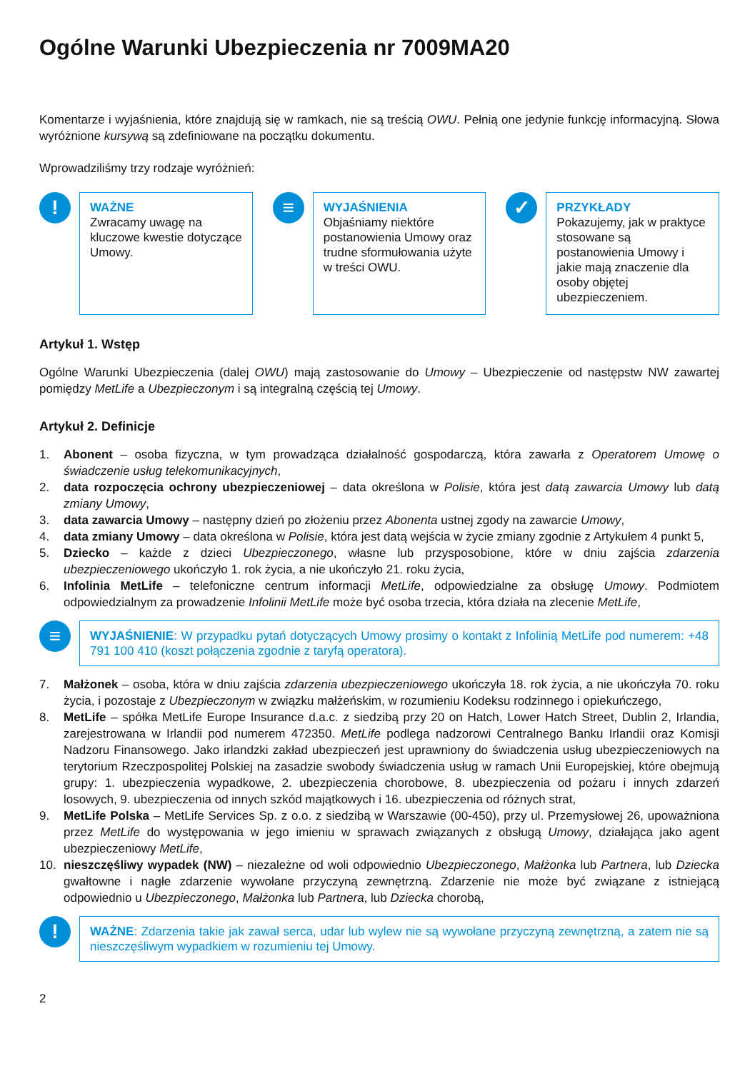Ogólne Warunki Ubezpieczenia nr 7009MA20
Komentarze i wyjaśnienia, które znajdują się w ramkach, nie są treścią OWU. Pełnią one jedynie funkcję informacyjną. Słowa wyróżnione kursywą są zdefiniowane na początku dokumentu.
Wprowadziliśmy trzy rodzaje wyróżnień:
!
WAŻNE
Zwracamy uwagę na kluczowe kwestie dotyczące Umowy.
≡
WYJAŚNIENIA
Objaśniamy niektóre postanowienia Umowy oraz trudne sformułowania użyte w treści OWU.
✓
PRZYKŁADY
Pokazujemy, jak w praktyce stosowane są postanowienia Umowy i jakie mają znaczenie dla osoby objętej ubezpieczeniem.
Artykuł 1. Wstęp
Ogólne Warunki Ubezpieczenia (dalej OWU) mają zastosowanie do Umowy – Ubezpieczenie od następstw NW zawartej pomiędzy MetLife a Ubezpieczonym i są integralną częścią tej Umowy.
Artykuł 2. Definicje
1. Abonent – osoba fizyczna, w tym prowadząca działalność gospodarczą, która zawarła z Operatorem Umowę o świadczenie usług telekomunikacyjnych,
2. data rozpoczęcia ochrony ubezpieczeniowej – data określona w Polisie, która jest datą zawarcia Umowy lub datą zmiany Umowy,
3. data zawarcia Umowy – następny dzień po złożeniu przez Abonenta ustnej zgody na zawarcie Umowy,
4. data zmiany Umowy – data określona w Polisie, która jest datą wejścia w życie zmiany zgodnie z Artykułem 4 punkt 5,
5. Dziecko – każde z dzieci Ubezpieczonego, własne lub przysposobione, które w dniu zajścia zdarzenia ubezpieczeniowego ukończyło 1. rok życia, a nie ukończyło 21. roku życia,
6. Infolinia MetLife – telefoniczne centrum informacji MetLife, odpowiedzialne za obsługę Umowy. Podmiotem odpowiedzialnym za prowadzenie Infolinii MetLife może być osoba trzecia, która działa na zlecenie MetLife,
≡
WYJAŚNIENIE: W przypadku pytań dotyczących Umowy prosimy o kontakt z Infolinią MetLife pod numerem: +48 791 100 410 (koszt połączenia zgodnie z taryfą operatora).
7. Małżonek – osoba, która w dniu zajścia zdarzenia ubezpieczeniowego ukończyła 18. rok życia, a nie ukończyła 70. roku życia, i pozostaje z Ubezpieczonym w związku małżeńskim, w rozumieniu Kodeksu rodzinnego i opiekuńczego,
8. MetLife – spółka MetLife Europe Insurance d.a.c. z siedzibą przy 20 on Hatch, Lower Hatch Street, Dublin 2, Irlandia, zarejestrowana w Irlandii pod numerem 472350. MetLife podlega nadzorowi Centralnego Banku Irlandii oraz Komisji Nadzoru Finansowego. Jako irlandzki zakład ubezpieczeń jest uprawniony do świadczenia usług ubezpieczeniowych na terytorium Rzeczpospolitej Polskiej na zasadzie swobody świadczenia usług w ramach Unii Europejskiej, które obejmują grupy: 1. ubezpieczenia wypadkowe, 2. ubezpieczenia chorobowe, 8. ubezpieczenia od pożaru i innych zdarzeń losowych, 9. ubezpieczenia od innych szkód majątkowych i 16. ubezpieczenia od różnych strat,
9. MetLife Polska – MetLife Services Sp. z o.o. z siedzibą w Warszawie (00-450), przy ul. Przemysłowej 26, upoważniona przez MetLife do występowania w jego imieniu w sprawach związanych z obsługą Umowy, działająca jako agent ubezpieczeniowy MetLife,
10. nieszczęśliwy wypadek (NW) – niezależne od woli odpowiednio Ubezpieczonego, Małżonka lub Partnera, lub Dziecka gwałtowne i nagłe zdarzenie wywołane przyczyną zewnętrzną. Zdarzenie nie może być związane z istniejącą odpowiednio u Ubezpieczonego, Małżonka lub Partnera, lub Dziecka chorobą,
!
WAŻNE: Zdarzenia takie jak zawał serca, udar lub wylew nie są wywołane przyczyną zewnętrzną, a zatem nie są nieszczęśliwym wypadkiem w rozumieniu tej Umowy.
2